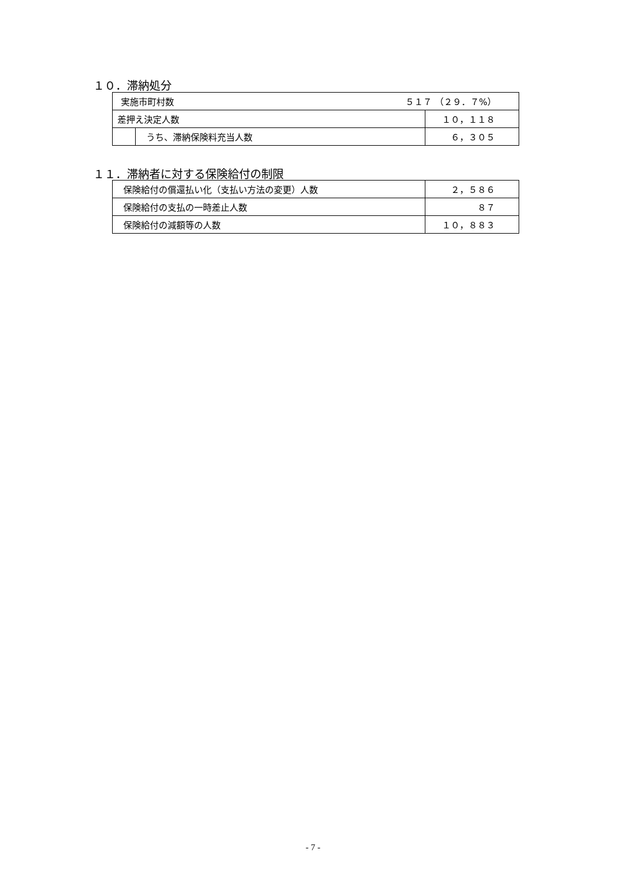１０．滞納処分
| 実施市町村数 ５１７ （２９．７%） | | |
| 差押え決定人数 | | １０，１１８ |
| | うち、滞納保険料充当人数 | ６，３０５ |
１１．滞納者に対する保険給付の制限
| 保険給付の償還払い化（支払い方法の変更）人数 | ２，５８６ |
| 保険給付の支払の一時差止人数 | ８７ |
| 保険給付の減額等の人数 | １０，８８３ |
- 7 -